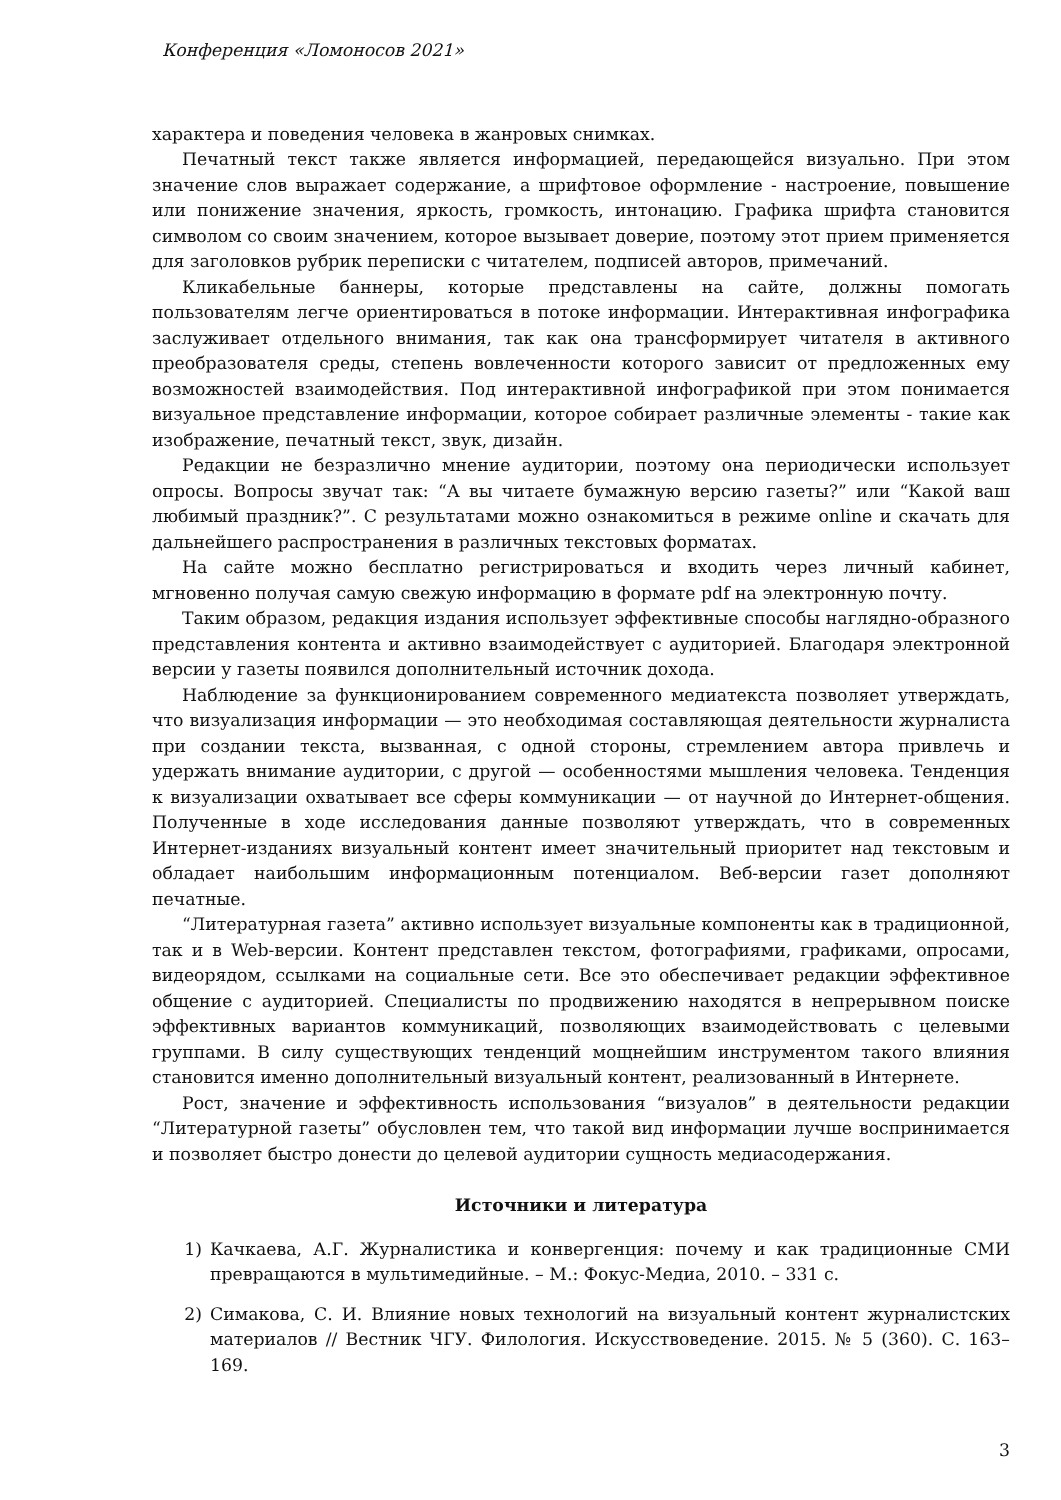Конференция «Ломоносов 2021»
характера и поведения человека в жанровых снимках.
Печатный текст также является информацией, передающейся визуально. При этом значение слов выражает содержание, а шрифтовое оформление - настроение, повышение или понижение значения, яркость, громкость, интонацию. Графика шрифта становится символом со своим значением, которое вызывает доверие, поэтому этот прием применяется для заголовков рубрик переписки с читателем, подписей авторов, примечаний.
Кликабельные баннеры, которые представлены на сайте, должны помогать пользователям легче ориентироваться в потоке информации. Интерактивная инфографика заслуживает отдельного внимания, так как она трансформирует читателя в активного преобразователя среды, степень вовлеченности которого зависит от предложенных ему возможностей взаимодействия. Под интерактивной инфографикой при этом понимается визуальное представление информации, которое собирает различные элементы - такие как изображение, печатный текст, звук, дизайн.
Редакции не безразлично мнение аудитории, поэтому она периодически использует опросы. Вопросы звучат так: “А вы читаете бумажную версию газеты?” или “Какой ваш любимый праздник?”. С результатами можно ознакомиться в режиме online и скачать для дальнейшего распространения в различных текстовых форматах.
На сайте можно бесплатно регистрироваться и входить через личный кабинет, мгновенно получая самую свежую информацию в формате pdf на электронную почту.
Таким образом, редакция издания использует эффективные способы наглядно-образного представления контента и активно взаимодействует с аудиторией. Благодаря электронной версии у газеты появился дополнительный источник дохода.
Наблюдение за функционированием современного медиатекста позволяет утверждать, что визуализация информации — это необходимая составляющая деятельности журналиста при создании текста, вызванная, с одной стороны, стремлением автора привлечь и удержать внимание аудитории, с другой — особенностями мышления человека. Тенденция к визуализации охватывает все сферы коммуникации — от научной до Интернет-общения. Полученные в ходе исследования данные позволяют утверждать, что в современных Интернет-изданиях визуальный контент имеет значительный приоритет над текстовым и обладает наибольшим информационным потенциалом. Веб-версии газет дополняют печатные.
“Литературная газета” активно использует визуальные компоненты как в традиционной, так и в Web-версии. Контент представлен текстом, фотографиями, графиками, опросами, видеорядом, ссылками на социальные сети. Все это обеспечивает редакции эффективное общение с аудиторией. Специалисты по продвижению находятся в непрерывном поиске эффективных вариантов коммуникаций, позволяющих взаимодействовать с целевыми группами. В силу существующих тенденций мощнейшим инструментом такого влияния становится именно дополнительный визуальный контент, реализованный в Интернете.
Рост, значение и эффективность использования “визуалов” в деятельности редакции “Литературной газеты” обусловлен тем, что такой вид информации лучше воспринимается и позволяет быстро донести до целевой аудитории сущность медиасодержания.
Источники и литература
1) Качкаева, А.Г. Журналистика и конвергенция: почему и как традиционные СМИ превращаются в мультимедийные. – М.: Фокус-Медиа, 2010. – 331 с.
2) Симакова, С. И. Влияние новых технологий на визуальный контент журналистских материалов // Вестник ЧГУ. Филология. Искусствоведение. 2015. № 5 (360). С. 163–169.
3